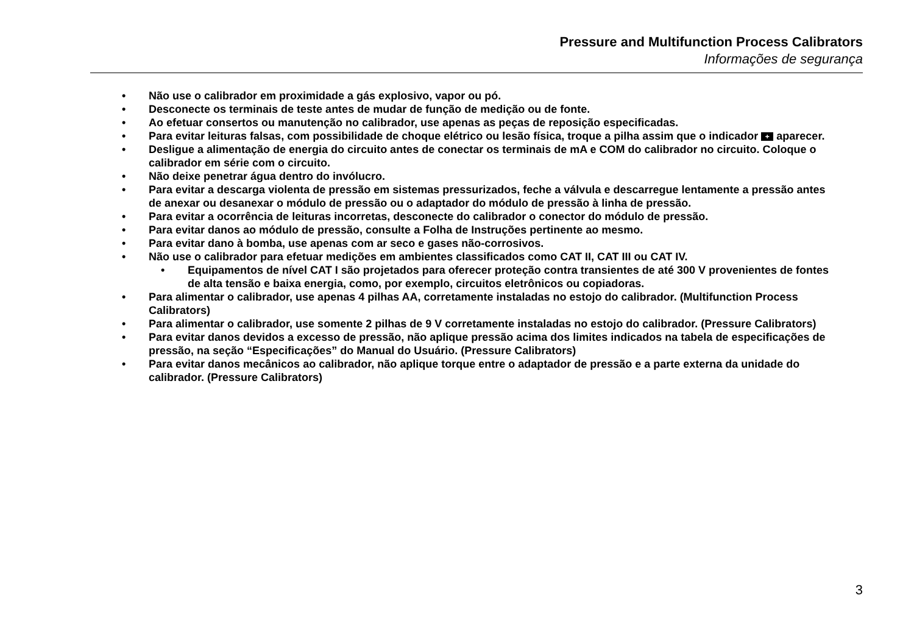Pressure and Multifunction Process Calibrators
Informações de segurança
• Não use o calibrador em proximidade a gás explosivo, vapor ou pó.
• Desconecte os terminais de teste antes de mudar de função de medição ou de fonte.
• Ao efetuar consertos ou manutenção no calibrador, use apenas as peças de reposição especificadas.
• Para evitar leituras falsas, com possibilidade de choque elétrico ou lesão física, troque a pilha assim que o indicador + aparecer.
• Desligue a alimentação de energia do circuito antes de conectar os terminais de mA e COM do calibrador no circuito. Coloque o calibrador em série com o circuito.
• Não deixe penetrar água dentro do invólucro.
• Para evitar a descarga violenta de pressão em sistemas pressurizados, feche a válvula e descarregue lentamente a pressão antes de anexar ou desanexar o módulo de pressão ou o adaptador do módulo de pressão à linha de pressão.
• Para evitar a ocorrência de leituras incorretas, desconecte do calibrador o conector do módulo de pressão.
• Para evitar danos ao módulo de pressão, consulte a Folha de Instruções pertinente ao mesmo.
• Para evitar dano à bomba, use apenas com ar seco e gases não-corrosivos.
• Não use o calibrador para efetuar medições em ambientes classificados como CAT II, CAT III ou CAT IV.
• Equipamentos de nível CAT I são projetados para oferecer proteção contra transientes de até 300 V provenientes de fontes de alta tensão e baixa energia, como, por exemplo, circuitos eletrônicos ou copiadoras.
• Para alimentar o calibrador, use apenas 4 pilhas AA, corretamente instaladas no estojo do calibrador. (Multifunction Process Calibrators)
• Para alimentar o calibrador, use somente 2 pilhas de 9 V corretamente instaladas no estojo do calibrador. (Pressure Calibrators)
• Para evitar danos devidos a excesso de pressão, não aplique pressão acima dos limites indicados na tabela de especificações de pressão, na seção “Especificações” do Manual do Usuário. (Pressure Calibrators)
• Para evitar danos mecânicos ao calibrador, não aplique torque entre o adaptador de pressão e a parte externa da unidade do calibrador. (Pressure Calibrators)
3